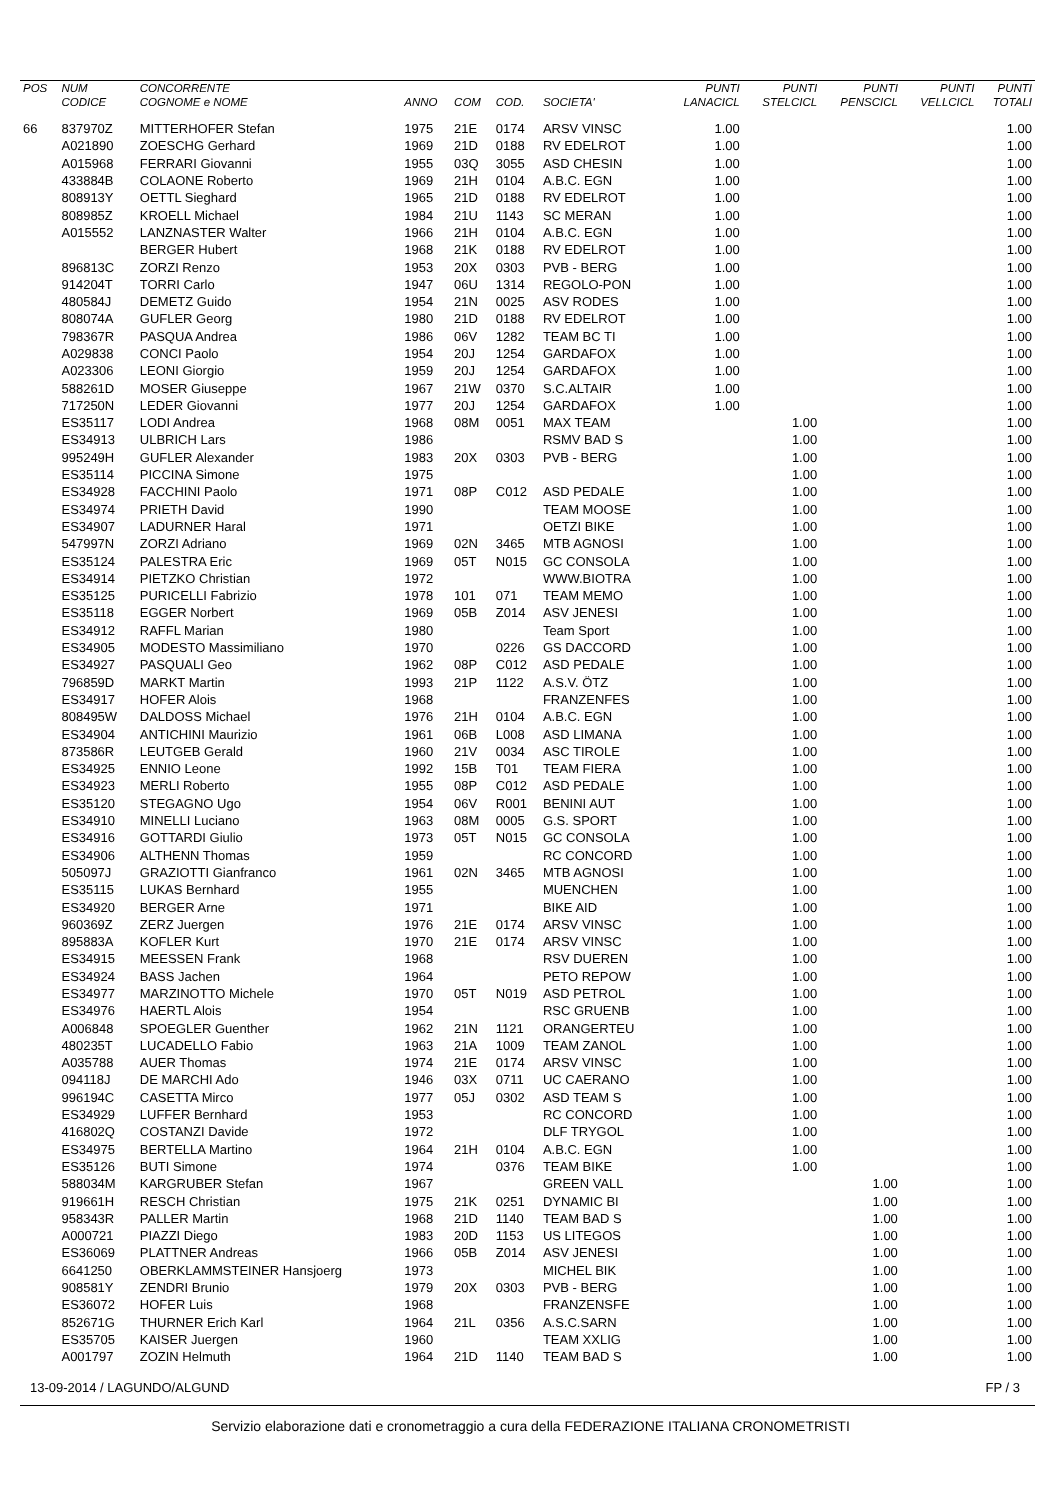| POS | NUM CODICE | CONCORRENTE COGNOME e NOME | ANNO | COM | COD. | SOCIETA' | PUNTI LANACICL | PUNTI STELCICL | PUNTI PENSCICL | PUNTI VELLCICL | PUNTI TOTALI |
| --- | --- | --- | --- | --- | --- | --- | --- | --- | --- | --- | --- |
| 66 | 837970Z | MITTERHOFER Stefan | 1975 | 21E | 0174 | ARSV VINSC | 1.00 | | | | 1.00 |
| | A021890 | ZOESCHG Gerhard | 1969 | 21D | 0188 | RV EDELROT | 1.00 | | | | 1.00 |
| | A015968 | FERRARI Giovanni | 1955 | 03Q | 3055 | ASD CHESIN | 1.00 | | | | 1.00 |
| | 433884B | COLAONE Roberto | 1969 | 21H | 0104 | A.B.C. EGN | 1.00 | | | | 1.00 |
| | 808913Y | OETTL Sieghard | 1965 | 21D | 0188 | RV EDELROT | 1.00 | | | | 1.00 |
| | 808985Z | KROELL Michael | 1984 | 21U | 1143 | SC MERAN | 1.00 | | | | 1.00 |
| | A015552 | LANZNASTER Walter | 1966 | 21H | 0104 | A.B.C. EGN | 1.00 | | | | 1.00 |
| | | BERGER Hubert | 1968 | 21K | 0188 | RV EDELROT | 1.00 | | | | 1.00 |
| | 896813C | ZORZI Renzo | 1953 | 20X | 0303 | PVB - BERG | 1.00 | | | | 1.00 |
| | 914204T | TORRI Carlo | 1947 | 06U | 1314 | REGOLO-PON | 1.00 | | | | 1.00 |
| | 480584J | DEMETZ Guido | 1954 | 21N | 0025 | ASV RODES | 1.00 | | | | 1.00 |
| | 808074A | GUFLER Georg | 1980 | 21D | 0188 | RV EDELROT | 1.00 | | | | 1.00 |
| | 798367R | PASQUA Andrea | 1986 | 06V | 1282 | TEAM BC TI | 1.00 | | | | 1.00 |
| | A029838 | CONCI Paolo | 1954 | 20J | 1254 | GARDAFOX | 1.00 | | | | 1.00 |
| | A023306 | LEONI Giorgio | 1959 | 20J | 1254 | GARDAFOX | 1.00 | | | | 1.00 |
| | 588261D | MOSER Giuseppe | 1967 | 21W | 0370 | S.C.ALTAIR | 1.00 | | | | 1.00 |
| | 717250N | LEDER Giovanni | 1977 | 20J | 1254 | GARDAFOX | 1.00 | | | | 1.00 |
| | ES35117 | LODI Andrea | 1968 | 08M | 0051 | MAX TEAM | | 1.00 | | | 1.00 |
| | ES34913 | ULBRICH Lars | 1986 | | | RSMV BAD S | | 1.00 | | | 1.00 |
| | 995249H | GUFLER Alexander | 1983 | 20X | 0303 | PVB - BERG | | 1.00 | | | 1.00 |
| | ES35114 | PICCINA Simone | 1975 | | | | | 1.00 | | | 1.00 |
| | ES34928 | FACCHINI Paolo | 1971 | 08P | C012 | ASD PEDALE | | 1.00 | | | 1.00 |
| | ES34974 | PRIETH David | 1990 | | | TEAM MOOSE | | 1.00 | | | 1.00 |
| | ES34907 | LADURNER Haral | 1971 | | | OETZI BIKE | | 1.00 | | | 1.00 |
| | 547997N | ZORZI Adriano | 1969 | 02N | 3465 | MTB AGNOSI | | 1.00 | | | 1.00 |
| | ES35124 | PALESTRA Eric | 1969 | 05T | N015 | GC CONSOLA | | 1.00 | | | 1.00 |
| | ES34914 | PIETZKO Christian | 1972 | | | WWW.BIOTRA | | 1.00 | | | 1.00 |
| | ES35125 | PURICELLI Fabrizio | 1978 | 101 | 071 | TEAM MEMO | | 1.00 | | | 1.00 |
| | ES35118 | EGGER Norbert | 1969 | 05B | Z014 | ASV JENESI | | 1.00 | | | 1.00 |
| | ES34912 | RAFFL Marian | 1980 | | | Team Sport | | 1.00 | | | 1.00 |
| | ES34905 | MODESTO Massimiliano | 1970 | | 0226 | GS DACCORD | | 1.00 | | | 1.00 |
| | ES34927 | PASQUALI Geo | 1962 | 08P | C012 | ASD PEDALE | | 1.00 | | | 1.00 |
| | 796859D | MARKT Martin | 1993 | 21P | 1122 | A.S.V. ÖTZ | | 1.00 | | | 1.00 |
| | ES34917 | HOFER Alois | 1968 | | | FRANZENFES | | 1.00 | | | 1.00 |
| | 808495W | DALDOSS Michael | 1976 | 21H | 0104 | A.B.C. EGN | | 1.00 | | | 1.00 |
| | ES34904 | ANTICHINI Maurizio | 1961 | 06B | L008 | ASD LIMANA | | 1.00 | | | 1.00 |
| | 873586R | LEUTGEB Gerald | 1960 | 21V | 0034 | ASC TIROLE | | 1.00 | | | 1.00 |
| | ES34925 | ENNIO Leone | 1992 | 15B | T01 | TEAM FIERA | | 1.00 | | | 1.00 |
| | ES34923 | MERLI Roberto | 1955 | 08P | C012 | ASD PEDALE | | 1.00 | | | 1.00 |
| | ES35120 | STEGAGNO Ugo | 1954 | 06V | R001 | BENINI AUT | | 1.00 | | | 1.00 |
| | ES34910 | MINELLI Luciano | 1963 | 08M | 0005 | G.S. SPORT | | 1.00 | | | 1.00 |
| | ES34916 | GOTTARDI Giulio | 1973 | 05T | N015 | GC CONSOLA | | 1.00 | | | 1.00 |
| | ES34906 | ALTHENN Thomas | 1959 | | | RC CONCORD | | 1.00 | | | 1.00 |
| | 505097J | GRAZIOTTI Gianfranco | 1961 | 02N | 3465 | MTB AGNOSI | | 1.00 | | | 1.00 |
| | ES35115 | LUKAS Bernhard | 1955 | | | MUENCHEN | | 1.00 | | | 1.00 |
| | ES34920 | BERGER Arne | 1971 | | | BIKE AID | | 1.00 | | | 1.00 |
| | 960369Z | ZERZ Juergen | 1976 | 21E | 0174 | ARSV VINSC | | 1.00 | | | 1.00 |
| | 895883A | KOFLER Kurt | 1970 | 21E | 0174 | ARSV VINSC | | 1.00 | | | 1.00 |
| | ES34915 | MEESSEN Frank | 1968 | | | RSV DUEREN | | 1.00 | | | 1.00 |
| | ES34924 | BASS Jachen | 1964 | | | PETO REPOW | | 1.00 | | | 1.00 |
| | ES34977 | MARZINOTTO Michele | 1970 | 05T | N019 | ASD PETROL | | 1.00 | | | 1.00 |
| | ES34976 | HAERTL Alois | 1954 | | | RSC GRUENB | | 1.00 | | | 1.00 |
| | A006848 | SPOEGLER Guenther | 1962 | 21N | 1121 | ORANGERTEU | | 1.00 | | | 1.00 |
| | 480235T | LUCADELLO Fabio | 1963 | 21A | 1009 | TEAM ZANOL | | 1.00 | | | 1.00 |
| | A035788 | AUER Thomas | 1974 | 21E | 0174 | ARSV VINSC | | 1.00 | | | 1.00 |
| | 094118J | DE MARCHI Ado | 1946 | 03X | 0711 | UC CAERANO | | 1.00 | | | 1.00 |
| | 996194C | CASETTA Mirco | 1977 | 05J | 0302 | ASD TEAM S | | 1.00 | | | 1.00 |
| | ES34929 | LUFFER Bernhard | 1953 | | | RC CONCORD | | 1.00 | | | 1.00 |
| | 416802Q | COSTANZI Davide | 1972 | | | DLF TRYGOL | | 1.00 | | | 1.00 |
| | ES34975 | BERTELLA Martino | 1964 | 21H | 0104 | A.B.C. EGN | | 1.00 | | | 1.00 |
| | ES35126 | BUTI Simone | 1974 | | 0376 | TEAM BIKE | | 1.00 | | | 1.00 |
| | 588034M | KARGRUBER Stefan | 1967 | | | GREEN VALL | | | 1.00 | | 1.00 |
| | 919661H | RESCH Christian | 1975 | 21K | 0251 | DYNAMIC BI | | | 1.00 | | 1.00 |
| | 958343R | PALLER Martin | 1968 | 21D | 1140 | TEAM BAD S | | | 1.00 | | 1.00 |
| | A000721 | PIAZZI Diego | 1983 | 20D | 1153 | US LITEGOS | | | 1.00 | | 1.00 |
| | ES36069 | PLATTNER Andreas | 1966 | 05B | Z014 | ASV JENESI | | | 1.00 | | 1.00 |
| | 6641250 | OBERKLAMMSTEINER Hansjoerg | 1973 | | | MICHEL BIK | | | 1.00 | | 1.00 |
| | 908581Y | ZENDRI Brunio | 1979 | 20X | 0303 | PVB - BERG | | | 1.00 | | 1.00 |
| | ES36072 | HOFER Luis | 1968 | | | FRANZENSFE | | | 1.00 | | 1.00 |
| | 852671G | THURNER Erich Karl | 1964 | 21L | 0356 | A.S.C.SARN | | | 1.00 | | 1.00 |
| | ES35705 | KAISER Juergen | 1960 | | | TEAM XXLIG | | | 1.00 | | 1.00 |
| | A001797 | ZOZIN Helmuth | 1964 | 21D | 1140 | TEAM BAD S | | | 1.00 | | 1.00 |
13-09-2014 / LAGUNDO/ALGUND FP / 3
Servizio elaborazione dati e cronometraggio a cura della FEDERAZIONE ITALIANA CRONOMETRISTI